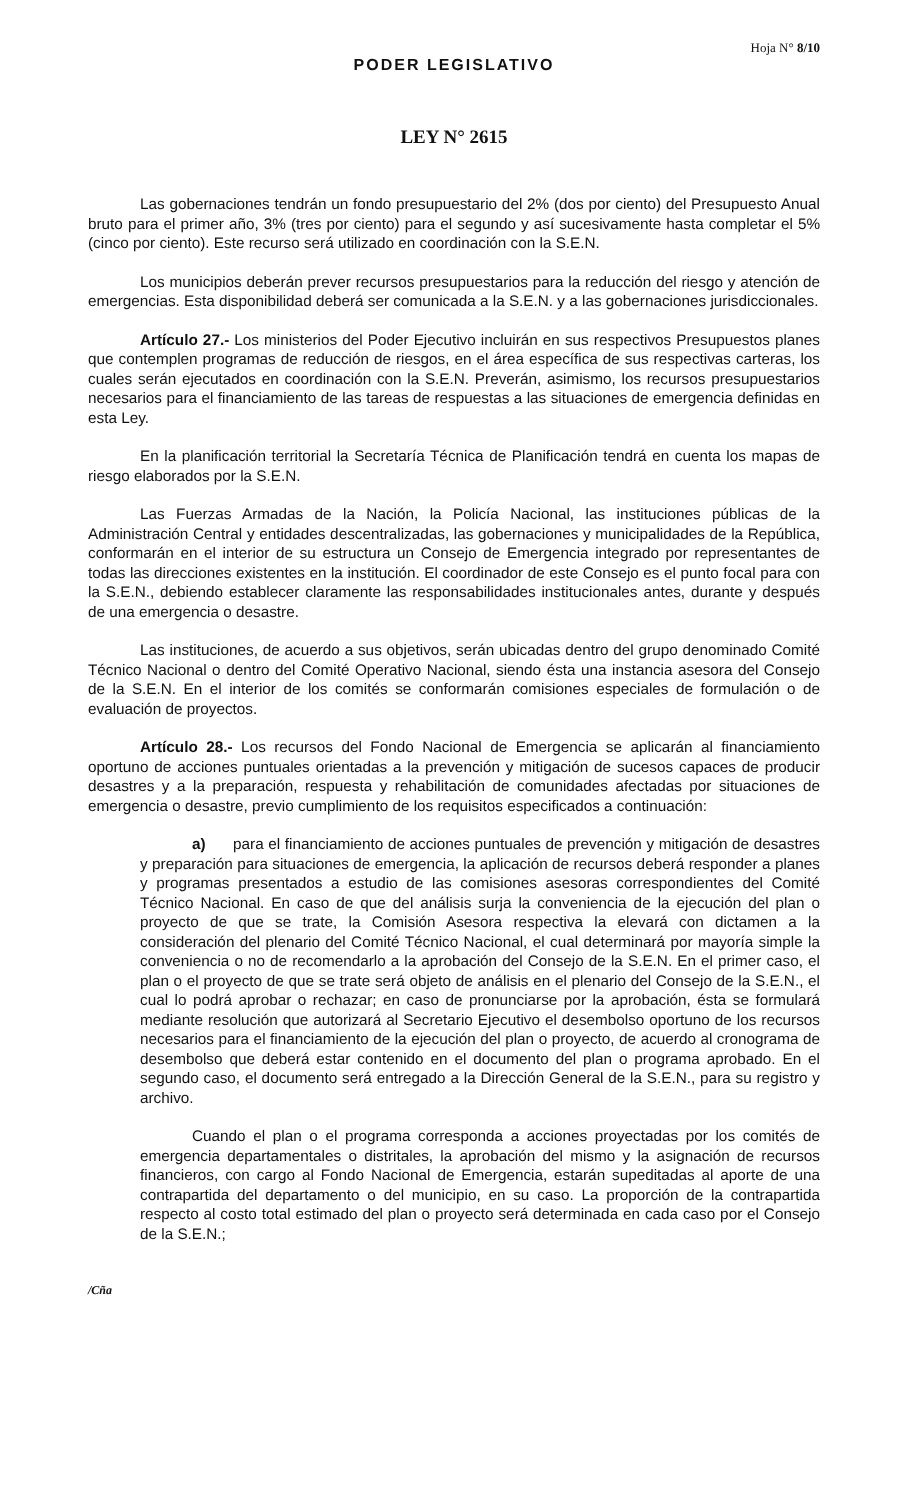Hoja N° 8/10
PODER LEGISLATIVO
LEY N° 2615
Las gobernaciones tendrán un fondo presupuestario del 2% (dos por ciento) del Presupuesto Anual bruto para el primer año, 3% (tres por ciento) para el segundo y así sucesivamente hasta completar el 5% (cinco por ciento). Este recurso será utilizado en coordinación con la S.E.N.
Los municipios deberán prever recursos presupuestarios para la reducción del riesgo y atención de emergencias. Esta disponibilidad deberá ser comunicada a la S.E.N. y a las gobernaciones jurisdiccionales.
Artículo 27.- Los ministerios del Poder Ejecutivo incluirán en sus respectivos Presupuestos planes que contemplen programas de reducción de riesgos, en el área específica de sus respectivas carteras, los cuales serán ejecutados en coordinación con la S.E.N. Preverán, asimismo, los recursos presupuestarios necesarios para el financiamiento de las tareas de respuestas a las situaciones de emergencia definidas en esta Ley.
En la planificación territorial la Secretaría Técnica de Planificación tendrá en cuenta los mapas de riesgo elaborados por la S.E.N.
Las Fuerzas Armadas de la Nación, la Policía Nacional, las instituciones públicas de la Administración Central y entidades descentralizadas, las gobernaciones y municipalidades de la República, conformarán en el interior de su estructura un Consejo de Emergencia integrado por representantes de todas las direcciones existentes en la institución. El coordinador de este Consejo es el punto focal para con la S.E.N., debiendo establecer claramente las responsabilidades institucionales antes, durante y después de una emergencia o desastre.
Las instituciones, de acuerdo a sus objetivos, serán ubicadas dentro del grupo denominado Comité Técnico Nacional o dentro del Comité Operativo Nacional, siendo ésta una instancia asesora del Consejo de la S.E.N. En el interior de los comités se conformarán comisiones especiales de formulación o de evaluación de proyectos.
Artículo 28.- Los recursos del Fondo Nacional de Emergencia se aplicarán al financiamiento oportuno de acciones puntuales orientadas a la prevención y mitigación de sucesos capaces de producir desastres y a la preparación, respuesta y rehabilitación de comunidades afectadas por situaciones de emergencia o desastre, previo cumplimiento de los requisitos especificados a continuación:
a) para el financiamiento de acciones puntuales de prevención y mitigación de desastres y preparación para situaciones de emergencia, la aplicación de recursos deberá responder a planes y programas presentados a estudio de las comisiones asesoras correspondientes del Comité Técnico Nacional. En caso de que del análisis surja la conveniencia de la ejecución del plan o proyecto de que se trate, la Comisión Asesora respectiva la elevará con dictamen a la consideración del plenario del Comité Técnico Nacional, el cual determinará por mayoría simple la conveniencia o no de recomendarlo a la aprobación del Consejo de la S.E.N. En el primer caso, el plan o el proyecto de que se trate será objeto de análisis en el plenario del Consejo de la S.E.N., el cual lo podrá aprobar o rechazar; en caso de pronunciarse por la aprobación, ésta se formulará mediante resolución que autorizará al Secretario Ejecutivo el desembolso oportuno de los recursos necesarios para el financiamiento de la ejecución del plan o proyecto, de acuerdo al cronograma de desembolso que deberá estar contenido en el documento del plan o programa aprobado. En el segundo caso, el documento será entregado a la Dirección General de la S.E.N., para su registro y archivo.
Cuando el plan o el programa corresponda a acciones proyectadas por los comités de emergencia departamentales o distritales, la aprobación del mismo y la asignación de recursos financieros, con cargo al Fondo Nacional de Emergencia, estarán supeditadas al aporte de una contrapartida del departamento o del municipio, en su caso. La proporción de la contrapartida respecto al costo total estimado del plan o proyecto será determinada en cada caso por el Consejo de la S.E.N.;
/Cña